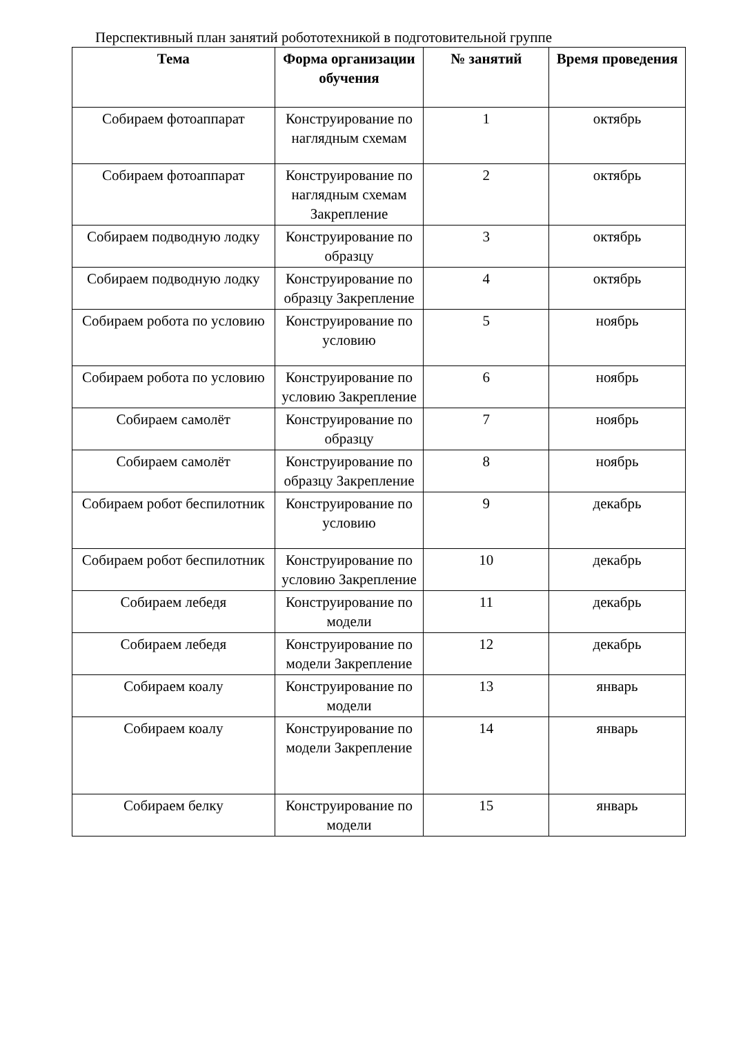Перспективный план занятий робототехникой в подготовительной группе
| Тема | Форма организации обучения | № занятий | Время проведения |
| --- | --- | --- | --- |
| Собираем фотоаппарат | Конструирование по наглядным схемам | 1 | октябрь |
| Собираем фотоаппарат | Конструирование по наглядным схемам Закрепление | 2 | октябрь |
| Собираем подводную лодку | Конструирование по образцу | 3 | октябрь |
| Собираем подводную лодку | Конструирование по образцу Закрепление | 4 | октябрь |
| Собираем робота по условию | Конструирование по условию | 5 | ноябрь |
| Собираем робота по условию | Конструирование по условию Закрепление | 6 | ноябрь |
| Собираем самолёт | Конструирование по образцу | 7 | ноябрь |
| Собираем самолёт | Конструирование по образцу Закрепление | 8 | ноябрь |
| Собираем робот беспилотник | Конструирование по условию | 9 | декабрь |
| Собираем робот беспилотник | Конструирование по условию Закрепление | 10 | декабрь |
| Собираем лебедя | Конструирование по модели | 11 | декабрь |
| Собираем лебедя | Конструирование по модели Закрепление | 12 | декабрь |
| Собираем коалу | Конструирование по модели | 13 | январь |
| Собираем коалу | Конструирование по модели Закрепление | 14 | январь |
| Собираем белку | Конструирование по модели | 15 | январь |